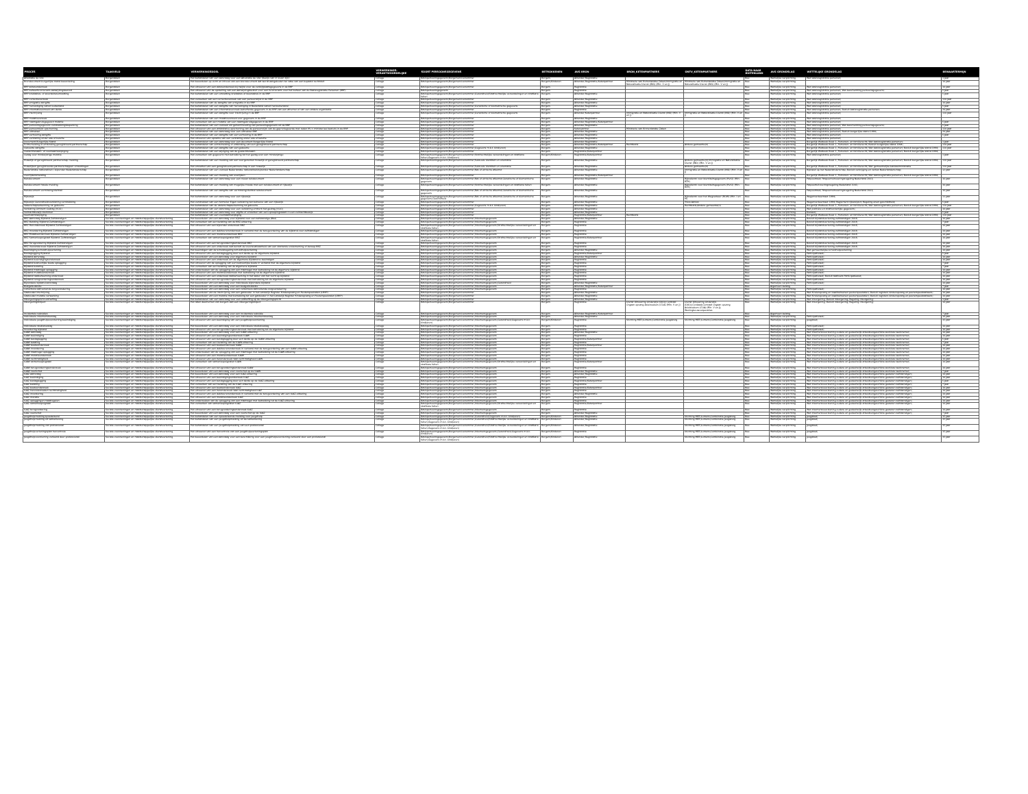| PROCES | TAAKVELD | VERWERKINGSDOEL | VERWERKINGS-VERANTWOORDELIJKE | SOORT PERSOONSGEGEVENS | BETROKKENEN | AVG BRON | BRON_KETENPARTNERS | ONTV_KETENPARTNERS | DATA NAAR BUITENLAND | AVG GRONDSLAG | WETTELIJKE GRONDSLAG | BEWAARTERMIJN |
| --- | --- | --- | --- | --- | --- | --- | --- | --- | --- | --- | --- | --- |
| Attestatie de vita | Burgerzaken | Het behandelen van een aanvraag voor een Attestatie de vita (Bewijs van in leven zijn) | College | Basispersoonsgegevens;Burgerservicenummer | Burgers | Afzender;Registratie | | | Nee | Wettelijke verplichting | Wet basisregistratie personen; | 1 Jaar |
| Brondocument burgerlijke stand beoordeling | Burgerzaken | Het beoordelen op vorm en inhoud van een brondocument dat wordt aangeboden ter zake van een bepaald rechtsfeit | College | Basispersoonsgegevens;Burgerservicenummer | Burgers;Kinderen | Afzender;Registratie;Ketenpartner | Ministerie van Buitenlandse Zaken;Immigratie en Naturalisatie Dienst (IND) (Min. V en J) | Ministerie van Buitenlandse Zaken;Immigratie en Naturalisatie Dienst (IND) (Min. V en J) | Nee | Wettelijke verplichting | | 10 Jaar |
| BRP adresonderzoek | Burgerzaken | Het uitvoeren van een adresonderzoek bij twijfel over de verblijfplaatsgegevens in de BRP | College | Basispersoonsgegevens;Burgerservicenummer | Burgers | Registratie | | | Nee | Wettelijke verplichting | Wet basisregistratie personen; | 10 Jaar |
| BRP beheerfunctionaris aanwijzingsbesluit | Burgerzaken | Het uitvoeren van de opstelling van een aanwijzingsbesluit voor een functionaris voor het beheer van de Basisregistratie Personen (BRP) | College | Basispersoonsgegevens | Burgers | Registratie | | | Nee | Wettelijke verplichting | Wet basisregistratie personen; Wet bescherming persoonsgegevens; | 5 Jaar |
| BRP briefadres- of woonadresomzetting | Burgerzaken | Het behandelen van een omzetting briefadres of woonadres in de BRP | College | Basispersoonsgegevens;Burgerservicenummer;Gezondheid;Strafrechtelijke veroordelingen en strafbare feiten | Burgers | Afzender;Registratie | | | Nee | Wettelijke verplichting | Wet basisregistratie personen; | 5 Jaar |
| BRP correctieverzoek | Burgerzaken | Het verwerken van een correctieverzoek van een persoonslijst in de BRP | College | Basispersoonsgegevens;Burgerservicenummer | Burgers | Afzender;Registratie | | | Nee | Wettelijke verplichting | Wet basisregistratie personen; | 110 Jaar |
| BRP emigratie aangifte | Burgerzaken | Het behandelen van de aangifte van emigratie in de BRP | College | Basispersoonsgegevens;Burgerservicenummer | Burgers | Afzender;Registratie | | | Nee | Wettelijke verplichting | Wet basisregistratie personen; | 10 Jaar |
| BRP hervestiging vanuit buitenland | Burgerzaken | Het behandelen van een aangifte van hervestiging in Nederland vanuit het buitenland | College | Basispersoonsgegevens;Burgerservicenummer;Genetische of biometrische gegevens | Burgers | Afzender;Registratie | | | Nee | Wettelijke verplichting | Wet basisregistratie personen; | 5 Jaar |
| BRP informatieverzoek van derde | Burgerzaken | Het behandelen van een informatieverzoek betreffende gegevens in de BRP van een afnemer of van een andere organisatie | College | Basispersoonsgegevens;Burgerservicenummer | Burgers | Registratie | | | Nee | Wettelijke verplichting | Wet basisregistratie personen; Besluit basisregistratie personen; | 20 Jaar |
| BRP inschrijving | Burgerzaken | Het behandelen van een aangifte voor inschrijving in de BRP | College | Basispersoonsgegevens;Burgerservicenummer;Genetische of biometrische gegevens | Burgers | Afzender;Ketenpartner | Immigratie en Naturalisatie Dienst (IND) (Min. V en J) | Immigratie en Naturalisatie Dienst (IND) (Min. V en J) | Nee | Wettelijke verplichting | Wet basisregistratie personen; | 110 Jaar |
| BRP mutatieverzoek | Burgerzaken | Het behandelen van een mutatieverzoek voor gegevens in de BRP | College | Basispersoonsgegevens;Burgerservicenummer | Burgers | Afzender;Registratie | | | Nee | Wettelijke verplichting | Wet basisregistratie personen; | |
| BRP naamgebruikgegeven mutatie | Burgerzaken | Het verwerken van een mutatie van een naamgebruikgegeven in de BRP | College | Basispersoonsgegevens;Burgerservicenummer | Burgers | Afzender;Registratie;Ketenpartner | | | Nee | Wettelijke verplichting | Wet basisregistratie personen; | 5 Jaar |
| BRP persoonsgegevens verstrekkingsbeperking | Burgerzaken | Het behandelen van een verzoek om geheimhouding van persoonsgegevens uit de BRP | College | Basispersoonsgegevens;Burgerservicenummer | Burgers | Afzender;Registratie | | | Nee | Wettelijke verplichting | Wet basisregistratie personen; Wet bescherming persoonsgegevens; | 5 Jaar |
| BRP persoonslijst opschorting | Burgerzaken | Het uitvoeren van een ambtshalve opschorting van de persoonslijst van de geprivilegieerde met reden M (= ministerieel besluit) in de BRP | College | Basispersoonsgegevens;Burgerservicenummer | Burgers | Ketenpartner | Ministerie van Binnenlandse Zaken | | Nee | Wettelijke verplichting | Wet basisregistratie personen; | 110 Jaar |
| BRP uittreksel | Burgerzaken | Het behandelen van een aanvraag voor een uittreksel BRP | College | Basispersoonsgegevens;Burgerservicenummer | Burgers | Afzender;Registratie | | | Nee | Wettelijke verplichting | Wet basisregistratie personen; Besluit burgerlijke stand 1994; | 20 Jaar |
| BRP verhuizing aangifte | Burgerzaken | Het behandelen van een aangifte van een verhuizing in de BRP | College | Basispersoonsgegevens;Burgerservicenummer | Burgers | Afzender;Registratie | | | Nee | Wettelijke verplichting | Wet basisregistratie personen; | 5 Jaar |
| BRP verklaring onder ede of belofte | Burgerzaken | Het uitvoeren van opname van een verklaring onder ede of belofte | College | Basispersoonsgegevens;Burgerservicenummer | Burgers | Afzender;Registratie | | | Nee | Wettelijke verplichting | Wet basisregistratie personen; | |
| Document Burgerlijke Stand | Burgerzaken | Het behandelen van een aanvraag voor een document Burgerlijke Stand | College | Basispersoonsgegevens;Burgerservicenummer | Burgers | Afzender;Registratie | | | Nee | Wettelijke verplichting | Burgerlijk Wetboek Boek 1, Personen- en familierecht; Wet basisregistratie personen; | 1 Jaar |
| Echtscheiding of ontbinding geregistreerd partnerschap | Burgerzaken | Het behandelen van echtscheiding of ontbinding van een geregistreerd partnerschap | College | Basispersoonsgegevens;Burgerservicenummer | Burgers | Afzender;Registratie;Ketenpartner | Rechtbank | Andere gemeente(n) | Nee | Wettelijke verplichting | Burgerlijk Wetboek Boek 1, Personen- en familierecht; Besluit burgerlijke stand 1994; | 110 Jaar |
| Geboorte aangifte | Burgerzaken | Het behandelen van een aangifte van een geboorte | College | Basispersoonsgegevens;Burgerservicenummer;Gegevens m.b.t. kind(eren) | Burgers | Afzender;Registratie | | | Nee | Wettelijke verplichting | Burgerlijk Wetboek Boek 1, Personen- en familierecht; Wet basisregistratie personen; Besluit burgerlijke stand 1994; | 110 Jaar |
| Geslachtsnaam- of voornaamswijziging | Burgerzaken | Het behandelen van een wijziging van de geslachtsnaam | College | Basispersoonsgegevens;Burgerservicenummer | Burgers | Registratie;Ketenpartner | | | Nee | Wettelijke verplichting | Burgerlijk Wetboek Boek 1, Personen- en familierecht; Wet basisregistratie personen; Besluit burgerlijke stand 1994; | |
| Gezag over minderjarige mutatie | Burgerzaken | Het verwerken van gegevens met betrekking tot het gezag over een minderjarige | College | Basispersoonsgegevens;Burgerservicenummer;Strafrechtelijke veroordelingen en strafbare feiten;Gegevens m.b.t. kind(eren) | Burgers;Kinderen | Registratie;Ketenpartner | | | Nee | Wettelijke verplichting | Wet basisregistratie personen; | 1 Jaar |
| Huwelijk of geregistreerd partnerschap melding | Burgerzaken | Het behandelen van een melding van een voorgenomen huwelijk of geregistreerd partnerschap | College | Basispersoonsgegevens;Burgerservicenummer;Seksuele identiteit en orientatie | Burgers | Afzender;Registratie | | Andere gemeente(n);Immigratie en Naturalisatie Dienst (IND) (Min. V en J) | Nee | Wettelijke verplichting | Burgerlijk Wetboek Boek 1, Personen- en familierecht; Wet basisregistratie personen; Besluit burgerlijke stand 1994; | 110 Jaar |
| Huwelijken geregistreerde partnerschappen omzettingen | Burgerzaken | Het omzetten van een geregistreerd partnerschap in een huwelijk | College | Basispersoonsgegevens;Burgerservicenummer;Seksuele identiteit en orientatie | Burgers | Afzender;Registratie | | Andere gemeente(n) | Nee | Wettelijke verplichting | Burgerlijk Wetboek Boek 1, Personen- en familierecht; Wet gemeentelijke basisadministratie | 110 Jaar |
| Nederlandse nationaliteit / bijzonder Nederlanderschap | Burgerzaken | Het behandelen van een verzoek Nederlandse nationaliteit/bijzonder Nederlanderschap | College | Basispersoonsgegevens;Burgerservicenummer;Ras of etnische afkomst | Burgers | Afzender;Registratie | | Immigratie en Naturalisatie Dienst (IND) (Min. V en J) | Nee | Wettelijke verplichting | Rijkswet op het Nederlanderschap; Besluit verkrijging en verlies Nederlanderschap; | 12 Jaar |
| Overlijdensmelding | Burgerzaken | Het behandelen van een melding van overlijden | College | Basispersoonsgegevens;Burgerservicenummer | Burgers | Afzender;Registratie;Ketenpartner | | | Nee | Wettelijke verplichting | Burgerlijk Wetboek Boek 1, Personen- en familierecht; Wet basisregistratie personen; Besluit burgerlijke stand 1994; | |
| Reisdocument | Burgerzaken | Het behandelen van een aanvraag voor een nieuw reisdocument | College | Basispersoonsgegevens;Burgerservicenummer;Ras of etnische afkomst;Genetische of biometrische gegevens | Burgers | Afzender;Registratie | | Rijksdienst voor Identiteitsgegevens (RvIG) (Min. BZK) | Nee | Wettelijke verplichting | Paspoortwet; Paspoortuitvoeringsregeling Nederland 2001; | 16 Jaar |
| Reisdocument fraude melding | Burgerzaken | Het behandelen van een melding van mogelijke fraude met een reisdocument of rijbewijs | College | Basispersoonsgegevens;Burgerservicenummer;Strafrechtelijke veroordelingen en strafbare feiten | Burgers | Afzender;Registratie | | Rijksdienst voor Identiteitsgegevens (RvIG) (Min. BZK) | Nee | Wettelijke verplichting | Paspoortuitvoeringsregeling Nederland 2001; | 16 Jaar |
| Reisdocument vermissing/diefstal | Burgerzaken | Het behandelen van een aangifte van vermissing/diefstal reisdocument | College | Basispersoonsgegevens;Burgerservicenummer;Ras of etnische afkomst;Genetische of biometrische gegevens | Burgers | Afzender;Registratie | | | Nee | Wettelijke verplichting | Paspoortwet; Paspoortuitvoeringsregeling Nederland 2001; | 16 Jaar |
| Rijbewijs | Burgerzaken | Het behandelen van een aanvraag voor een rijbewijs | College | Basispersoonsgegevens;Burgerservicenummer;Ras of etnische afkomst;Genetische of biometrische gegevens;Gezondheid | Burgers | Afzender;Registratie | | Rijksdienst voor het Wegverkeer (RDW) (Min. I en M) | Nee | Wettelijke verplichting | Wegenverkeerswet 1994; | 11 Jaar |
| Rijbewijs Gezondheidsverklaring verstrekking | Burgerzaken | Het verstrekken van een formulier Eigen verklaring ten behoeve van een rijbewijs | College | Basispersoonsgegevens;Burgerservicenummer | Burgers | Afzender;Registratie | | Trêve Advies | Nee | Wettelijke verplichting | Wegenverkeerswet 1994; Reglement rijbewijzen; Regeling eisen geschiktheid; | 5 Jaar |
| Vaderschapserkenning na geboorte | Burgerzaken | Het behandelen van de vaderschapserkenning na geboorte | College | Basispersoonsgegevens;Burgerservicenummer;Gegevens m.b.t. kind(eren) | Burgers | Afzender;Registratie | | Rechtbank;Andere gemeente(n) | Nee | Wettelijke verplichting | Burgerlijk Wetboek Boek 1, Personen- en familierecht; Wet basisregistratie personen; Besluit burgerlijke stand 1994; | 110 Jaar |
| Verklaring Omtrent Gedrag (VOG) | Burgerzaken | Het behandelen van een aanvraag voor een verklaring omtrent het gedrag (VOG) | College | Basispersoonsgegevens;Burgerservicenummer | Burgers | Afzender;Registratie | | | Nee | Wettelijke verplichting | Wet justitiële en strafvorderlijke gegevens; | 10 Jaar |
| Volmachtbewijs stemmen | Burgerzaken | Het behandelen van een aanvraag voor afgifte of omzetten van een oproepingskaart in een volmachtbewijs | College | Basispersoonsgegevens;Burgerservicenummer | Burgers | Afzender;Registratie | | | Nee | Wettelijke verplichting | Kieswet; | 5 Jaar |
| Voornaamswijziging | Burgerzaken | Het behandelen van een voornaamswijziging | College | Basispersoonsgegevens;Burgerservicenummer | Burgers | Registratie;Ketenpartner | Rechtbank | | Nee | Wettelijke verplichting | Burgerlijk Wetboek Boek 1, Personen- en familierecht; Wet basisregistratie personen; Besluit burgerlijke stand 1994; | 110 Jaar |
| BBZ Aanvraag Bijstand Zelfstandigen | Sociale voorzieningen en maatschappelijke dienstverlening | Het beoordelen van een aanvraag voor bijstand voor een zelfstandige (Bbz) | College | Basispersoonsgegevens;Burgerservicenummer;Inkomensgegevens | Burgers | Afzender;Registratie | | | Nee | Wettelijke verplichting | Besluit bijstandverlening zelfstandigen 2004; | 10 Jaar |
| BBZ Betaling Bijstand Zelfstandigen | Sociale voorzieningen en maatschappelijke dienstverlening | Het verwerken van een betaling van de BBZ-uitkering | College | Basispersoonsgegevens;Burgerservicenummer;Inkomensgegevens | Burgers | Registratie | | | Nee | Wettelijke verplichting | Besluit bijstandverlening zelfstandigen 2004; | 7 Jaar |
| BBZ Heronderzoek Bijstand Zelfstandigen | Sociale voorzieningen en maatschappelijke dienstverlening | Het uitvoeren van een bijzonder onderzoek BBZ | College | Basispersoonsgegevens;Burgerservicenummer;Inkomensgegevens;Strafrechtelijke veroordelingen en strafbare feiten | Burgers | Registratie | | | Nee | Wettelijke verplichting | Besluit bijstandverlening zelfstandigen 2004; | 10 Jaar |
| BBZ Invordering Bijstand Zelfstandigen | Sociale voorzieningen en maatschappelijke dienstverlening | Het uitvoeren van een debiteurenonderzoek in verband met de terugvordering van de bijstand voor zelfstandigen | College | Basispersoonsgegevens;Burgerservicenummer;Inkomensgegevens | Burgers | Registratie | | | Nee | Wettelijke verplichting | Besluit bijstandverlening zelfstandigen 2004; | 10 Jaar |
| BBZ Mutatieonderzoek Bijstand Zelfstandigen | Sociale voorzieningen en maatschappelijke dienstverlening | Het uitvoeren van een mutatieonderzoek BBZ | College | Basispersoonsgegevens;Burgerservicenummer;Inkomensgegevens | Burgers | Registratie | | | Nee | Wettelijke verplichting | Besluit bijstandverlening zelfstandigen 2004; | 10 Jaar |
| BBZ Samenloopsignaal Bijstand Zelfstandigen | Sociale voorzieningen en maatschappelijke dienstverlening | Het verwerken van samenloopsignalen BBZ | College | Basispersoonsgegevens;Burgerservicenummer;Inkomensgegevens;Strafrechtelijke veroordelingen en strafbare feiten | Burgers | Registratie;Ketenpartner | | | Nee | Wettelijke verplichting | Besluit bijstandverlening zelfstandigen 2004; | 10 Jaar |
| BBZ Terugvordering Bijstand Zelfstandigen | Sociale voorzieningen en maatschappelijke dienstverlening | Het uitvoeren van een terugvorderingsonderzoek BBZ | College | Basispersoonsgegevens;Burgerservicenummer;Inkomensgegevens | Burgers | Registratie | | | Nee | Wettelijke verplichting | Besluit bijstandverlening zelfstandigen 2004; | 10 Jaar |
| BBZ Vooronderzoek Bijstand Zelfstandigen | Sociale voorzieningen en maatschappelijke dienstverlening | Het uitvoeren van een onderzoek wat betreft de levensvatbaarheid van een startende onderneming of beroep BBZ | College | Basispersoonsgegevens;Burgerservicenummer;Inkomensgegevens | Burgers | Registratie | | | Nee | Wettelijke verplichting | Besluit bijstandverlening zelfstandigen 2004; | 10 Jaar |
| Beëindiging schuldhulpverlening | Sociale voorzieningen en maatschappelijke dienstverlening | Het beëindigen van de schuldregeling schuldhulpverlening | College | Basispersoonsgegevens;Burgerservicenummer;Inkomensgegevens | Burgers | Afzender;Registratie | | | Nee | Wettelijke verplichting | Wet gemeentelijke schuldhulpverlening; | 10 Jaar |
| Beslaglegging Bijstand | Sociale voorzieningen en maatschappelijke dienstverlening | Het uitvoeren van een beslaglegging door een derde op de algemene bijstand | College | Basispersoonsgegevens;Burgerservicenummer;Inkomensgegevens | Burgers | Registratie;Ketenpartner | | | Nee | Wettelijke verplichting | Participatiewet; | 5 Jaar |
| Bijstand aanvraag | Sociale voorzieningen en maatschappelijke dienstverlening | Het beoordelen van een aanvraag voor algemene bijstand | College | Basispersoonsgegevens;Burgerservicenummer;Inkomensgegevens | Burgers | Afzender;Registratie | | | Nee | Wettelijke verplichting | Participatiewet; | 10 Jaar |
| Bijstand beëindigingsonderzoek | Sociale voorzieningen en maatschappelijke dienstverlening | Het uitvoeren van een onderzoek om de algemene bijstand te beëindigen | College | Basispersoonsgegevens;Burgerservicenummer;Inkomensgegevens | Burgers | Registratie | | | Nee | Wettelijke verplichting | Participatiewet; | 10 Jaar |
| Bijstand bestuurlijke boete oplegging | Sociale voorzieningen en maatschappelijke dienstverlening | Het uitvoeren van de oplegging van een bestuurlijke boete in verband met de algemene bijstand | College | Basispersoonsgegevens;Burgerservicenummer;Inkomensgegevens | Burgers | Registratie | | | Nee | Wettelijke verplichting | Participatiewet; | 7 Jaar |
| Bijstand betaling | Sociale voorzieningen en maatschappelijke dienstverlening | Het verwerken van een betaling van de algemene bijstand | College | Basispersoonsgegevens;Burgerservicenummer;Inkomensgegevens | Burgers | Registratie | | | Nee | Wettelijke verplichting | Participatiewet; | 7 Jaar |
| Bijstand maatregel oplegging | Sociale voorzieningen en maatschappelijke dienstverlening | Het onderzoeken van de oplegging van een maatregel met betrekking tot de algemene bijstand | College | Basispersoonsgegevens;Burgerservicenummer;Inkomensgegevens | Burgers | Registratie | | | Nee | Wettelijke verplichting | Participatiewet; | 10 Jaar |
| Bijstand mutatieonderzoek | Sociale voorzieningen en maatschappelijke dienstverlening | Het uitvoeren van een mutatieonderzoek met betrekking tot de algemene bijstand | College | Basispersoonsgegevens;Burgerservicenummer;Inkomensgegevens | Burgers | Registratie | | | Nee | Wettelijke verplichting | Participatiewet; | 10 Jaar |
| Bijstand taalbeheersing onderzoek | Sociale voorzieningen en maatschappelijke dienstverlening | Het uitvoeren van een onderzoek taalbeheersing in het kader van het recht op bijstand | College | Basispersoonsgegevens;Burgerservicenummer;Inkomensgegevens | Burgers | Registratie | | | Nee | Wettelijke verplichting | Participatiewet; Besluit taaltoets Participatiewet; | 10 Jaar |
| Bijstand terugvorderingsonderzoek | Sociale voorzieningen en maatschappelijke dienstverlening | Het uitvoeren van een terugvorderingsonderzoek met betrekking tot de algemene bijstand | College | Basispersoonsgegevens;Burgerservicenummer;Inkomensgegevens | Burgers | Registratie | | | Nee | Wettelijke verplichting | Participatiewet; | 10 Jaar |
| Bijzondere bijstand aanvraag | Sociale voorzieningen en maatschappelijke dienstverlening | Het beoordelen van een aanvraag voor individuele bijzondere bijstand | College | Basispersoonsgegevens;Burgerservicenummer;Inkomensgegevens;Gezondheid | Burgers | Afzender;Registratie | | | Nee | Wettelijke verplichting | Participatiewet; | 10 Jaar |
| Budgetsubsidie | Sociale voorzieningen en maatschappelijke dienstverlening | Het beoordelen van een aanvraag voor een budgetsubsidie | College | Basispersoonsgegevens;Burgerservicenummer;Inkomensgegevens | Burgers | Afzender;Registratie;Ketenpartner | | | Nee | Algemeen belang | | 7 Jaar |
| Collectieve aanvullende zorgverzekering | Sociale voorzieningen en maatschappelijke dienstverlening | Het beoordelen van een aanvraag voor een collectieve aanvullende zorgverzekering | College | Basispersoonsgegevens;Burgerservicenummer;Inkomensgegevens | Burgers | Registratie | | | Nee | Wettelijke verplichting | Participatiewet; | 10 Jaar |
| Gastouder inschrijving | Sociale voorzieningen en maatschappelijke dienstverlening | Het beoordelen van de inschrijving van een gastouder in het Landelijk Register Kinderopvang en Peuterspeelzalen (LRKP) | College | Basispersoonsgegevens;Burgerservicenummer | Burgers | Afzender;Registratie | | | Nee | Wettelijke verplichting | Wet Kinderopvang en kwaliteitseisen peuterspeelzalen; Besluit registers kinderopvang en peuterspeelzaalwerk; | 10 Jaar |
| Gastouder mutatie verwerking | Sociale voorzieningen en maatschappelijke dienstverlening | Het beoordelen van een mutatie met betrekking tot een gastouder in het Landelijk Register Kinderopvang en Peuterspeelzalen (LRKP) | College | Basispersoonsgegevens;Burgerservicenummer | Burgers | Afzender;Registratie | | | Nee | Wettelijke verplichting | Wet Kinderopvang en kwaliteitseisen peuterspeelzalen; Besluit registers kinderopvang en peuterspeelzaalwerk; | 10 Jaar |
| Inburgeringsplicht ontheffing | Sociale voorzieningen en maatschappelijke dienstverlening | Het behandelen van een aanvraag voor een ontheffing op de inburgeringsplicht | College | Basispersoonsgegevens;Burgerservicenummer | Burgers | Afzender;Registratie | | | Nee | Wettelijke verplichting | Wet inburgering; Besluit inburgering; Regeling inburgering; | 1 Jaar |
| Inburgeringstraject | Sociale voorzieningen en maatschappelijke dienstverlening | Het laten deelnemen van burgers aan een inburgeringstraject | College | Basispersoonsgegevens;Burgerservicenummer | Burgers | Registratie | Dienst Uitvoering Onderwijs (DUO);Centraal Orgaan opvang Asielzoekers (COA) (Min. V en J) | Dienst Uitvoering Onderwijs (DUO);Cordaad;Centraal Orgaan opvang Asielzoekers (COA) (Min. V en J); Woningbouwcoöperaties | Nee | Wettelijke verplichting | Wet inburgering; Besluit inburgering; Regeling inburgering; | 10 Jaar |
| Incidentele subsidies | Sociale voorzieningen en maatschappelijke dienstverlening | Het beoordelen van een aanvraag voor een incidentele subsidie | College | Basispersoonsgegevens;Burgerservicenummer;Inkomensgegevens | Burgers | Afzender;Registratie;Ketenpartner | | | Nee | Algemeen belang | | 7 Jaar |
| Individuele inkomenstoeslag | Sociale voorzieningen en maatschappelijke dienstverlening | Het beoordelen van een aanvraag voor een individuele inkomenstoeslag | College | Basispersoonsgegevens;Burgerservicenummer;Inkomensgegevens | Burgers | Afzender;Registratie | | | Nee | Wettelijke verplichting | Participatiewet; | 10 Jaar |
| Individuele jeugdhulpvoorziening beëindiging | Sociale voorzieningen en maatschappelijke dienstverlening | Het uitvoeren van een beëindiging van een jeugdhulpvoorziening | College | Basispersoonsgegevens;Burgerservicenummer;Inkomensgegevens;Gezondheid;Gegevens m.b.t. kind(eren) | Burgers;Kinderen | Registratie | Stichting MEE;Lumens;Combinatie Jeugdzorg | Stichting MEE;Lumens;Combinatie Jeugdzorg | Nee | Wettelijke verplichting | Jeugdwet; | 15 Jaar |
| Individuele studietoeslag | Sociale voorzieningen en maatschappelijke dienstverlening | Het beoordelen van een aanvraag voor een individuele studietoeslag | College | Basispersoonsgegevens;Burgerservicenummer;Inkomensgegevens | Burgers | Registratie | | | Nee | Wettelijke verplichting | Participatiewet; | 10 Jaar |
| Invordering bijstand | Sociale voorzieningen en maatschappelijke dienstverlening | Het uitvoeren van een terugvorderingsonderzoek met betrekking tot de algemene bijstand | College | Basispersoonsgegevens;Burgerservicenummer;Inkomensgegevens | Burgers | Registratie | | | Nee | Wettelijke verplichting | Participatiewet; | 10 Jaar |
| IOAW aanvraag | Sociale voorzieningen en maatschappelijke dienstverlening | Het beoordelen van een aanvraag voor een IOAW-uitkering | College | Basispersoonsgegevens;Burgerservicenummer;Inkomensgegevens | Burgers | Afzender;Registratie | | | Nee | Wettelijke verplichting | Wet inkomensvoorziening oudere en gedeeltelijk arbeidsongeschikte werkloze werknemer; | 10 Jaar |
| IOAW beëindiging | Sociale voorzieningen en maatschappelijke dienstverlening | Het uitvoeren van een beëindigingsonderzoek IOAW | College | Basispersoonsgegevens;Burgerservicenummer;Inkomensgegevens | Burgers | Registratie | | | Nee | Wettelijke verplichting | Wet inkomensvoorziening oudere en gedeeltelijk arbeidsongeschikte werkloze werknemer; | 10 Jaar |
| IOAW beslaglegging | Sociale voorzieningen en maatschappelijke dienstverlening | Het uitvoeren van een beslaglegging door een derde op de IOAW-uitkering | College | Basispersoonsgegevens;Burgerservicenummer;Inkomensgegevens | Burgers | Registratie;Ketenpartner | | | Nee | Wettelijke verplichting | Wet inkomensvoorziening oudere en gedeeltelijk arbeidsongeschikte werkloze werknemer; | 5 Jaar |
| IOAW betaling | Sociale voorzieningen en maatschappelijke dienstverlening | Het verwerken van een betaling van de IOAW-uitkering | College | Basispersoonsgegevens;Burgerservicenummer;Inkomensgegevens | Burgers | Registratie | | | Nee | Wettelijke verplichting | Wet inkomensvoorziening oudere en gedeeltelijk arbeidsongeschikte werkloze werknemer; | 7 Jaar |
| IOAW boeteonderzoek | Sociale voorzieningen en maatschappelijke dienstverlening | Het uitvoeren van een boeteonderzoek IOAW | College | Basispersoonsgegevens;Burgerservicenummer;Inkomensgegevens | Burgers | Registratie;Ketenpartner | | | Nee | Wettelijke verplichting | Wet inkomensvoorziening oudere en gedeeltelijk arbeidsongeschikte werkloze werknemer; | 10 Jaar |
| IOAW invordering | Sociale voorzieningen en maatschappelijke dienstverlening | Het uitvoeren van een debiteurenonderzoek in verband met de terugvordering van een IOAW-uitkering | College | Basispersoonsgegevens;Burgerservicenummer;Inkomensgegevens | Burgers | Registratie | | | Nee | Wettelijke verplichting | Wet inkomensvoorziening oudere en gedeeltelijk arbeidsongeschikte werkloze werknemer; | 10 Jaar |
| IOAW maatregel oplegging | Sociale voorzieningen en maatschappelijke dienstverlening | Het onderzoeken van de oplegging van een maatregel met betrekking tot de IOAW-uitkering | College | Basispersoonsgegevens;Burgerservicenummer;Inkomensgegevens | Burgers | Registratie | | | Nee | Wettelijke verplichting | Wet inkomensvoorziening oudere en gedeeltelijk arbeidsongeschikte werkloze werknemer; | 10 Jaar |
| IOAW mutatieonderzoek | Sociale voorzieningen en maatschappelijke dienstverlening | Het uitvoeren van een mutatieonderzoek IOAW | College | Basispersoonsgegevens;Burgerservicenummer;Inkomensgegevens | Burgers | Registratie | | | Nee | Wettelijke verplichting | Wet inkomensvoorziening oudere en gedeeltelijk arbeidsongeschikte werkloze werknemer; | 10 Jaar |
| IOAW rechtmatigheid | Sociale voorzieningen en maatschappelijke dienstverlening | Het uitvoeren van een heronderzoek naar rechtmatigheid IOAW | College | Basispersoonsgegevens;Burgerservicenummer;Inkomensgegevens | Burgers | Registratie | | | Nee | Wettelijke verplichting | Wet inkomensvoorziening oudere en gedeeltelijk arbeidsongeschikte werkloze werknemer; | 10 Jaar |
| IOAW samenloopsignaal | Sociale voorzieningen en maatschappelijke dienstverlening | Het verwerken van samenloopsignalen IOAW | College | Basispersoonsgegevens;Burgerservicenummer;Inkomensgegevens;Strafrechtelijke veroordelingen en strafbare feiten | Burgers | Registratie;Ketenpartner | | | Nee | Wettelijke verplichting | Wet inkomensvoorziening oudere en gedeeltelijk arbeidsongeschikte werkloze werknemer; | 10 Jaar |
| IOAW terugvorderingsonderzoek | Sociale voorzieningen en maatschappelijke dienstverlening | Het uitvoeren van een terugvorderingsonderzoek IOAW | College | Basispersoonsgegevens;Burgerservicenummer;Inkomensgegevens | Burgers | Registratie | | | Nee | Wettelijke verplichting | Wet inkomensvoorziening oudere en gedeeltelijk arbeidsongeschikte werkloze werknemer; | 10 Jaar |
| IOAW voorschot | Sociale voorzieningen en maatschappelijke dienstverlening | Het beoordelen van een aanvraag voor voorschot op de IOAW | College | Basispersoonsgegevens;Burgerservicenummer;Inkomensgegevens | Burgers | Afzender;Registratie | | | Nee | Wettelijke verplichting | Wet inkomensvoorziening oudere en gedeeltelijk arbeidsongeschikte werkloze werknemer; | 7 Jaar |
| IOAZ aanvraag | Sociale voorzieningen en maatschappelijke dienstverlening | Het beoordelen van een aanvraag voor een IOAZ-uitkering | College | Basispersoonsgegevens;Burgerservicenummer;Inkomensgegevens | Burgers | Afzender;Registratie | | | Nee | Wettelijke verplichting | Wet inkomensvoorziening oudere en gedeeltelijk arbeidsongeschikte gewezen zelfstandigen; | 10 Jaar |
| IOAZ beëindiging | Sociale voorzieningen en maatschappelijke dienstverlening | Het uitvoeren van een beëindigingsonderzoek IOAZ | College | Basispersoonsgegevens;Burgerservicenummer;Inkomensgegevens | Burgers | Registratie | | | Nee | Wettelijke verplichting | Wet inkomensvoorziening oudere en gedeeltelijk arbeidsongeschikte gewezen zelfstandigen; | 10 Jaar |
| IOAZ beslaglegging | Sociale voorzieningen en maatschappelijke dienstverlening | Het uitvoeren van een beslaglegging door een derde op de IOAZ-uitkering | College | Basispersoonsgegevens;Burgerservicenummer;Inkomensgegevens | Burgers | Registratie;Ketenpartner | | | Nee | Wettelijke verplichting | Wet inkomensvoorziening oudere en gedeeltelijk arbeidsongeschikte gewezen zelfstandigen; | 5 Jaar |
| IOAZ betaling | Sociale voorzieningen en maatschappelijke dienstverlening | Het verwerken van een betaling van de IOAZ-uitkering | College | Basispersoonsgegevens;Burgerservicenummer;Inkomensgegevens | Burgers | Registratie | | | Nee | Wettelijke verplichting | Wet inkomensvoorziening oudere en gedeeltelijk arbeidsongeschikte gewezen zelfstandigen; | 7 Jaar |
| IOAZ boeteonderzoek | Sociale voorzieningen en maatschappelijke dienstverlening | Het uitvoeren van een boeteonderzoek IOAZ | College | Basispersoonsgegevens;Burgerservicenummer;Inkomensgegevens | Burgers | Registratie;Ketenpartner | | | Nee | Wettelijke verplichting | Wet inkomensvoorziening oudere en gedeeltelijk arbeidsongeschikte gewezen zelfstandigen; | 10 Jaar |
| IOAZ heronderzoeken rechtmatigheid | Sociale voorzieningen en maatschappelijke dienstverlening | Het uitvoeren van een heronderzoek naar rechtmatigheid IOAZ | College | Basispersoonsgegevens;Burgerservicenummer;Inkomensgegevens | Burgers | Registratie | | | Nee | Wettelijke verplichting | Wet inkomensvoorziening oudere en gedeeltelijk arbeidsongeschikte gewezen zelfstandigen; | 10 Jaar |
| IOAZ invordering | Sociale voorzieningen en maatschappelijke dienstverlening | Het uitvoeren van een debiteurenonderzoek in verband met de terugvordering van een IOAZ-uitkering | College | Basispersoonsgegevens;Burgerservicenummer;Inkomensgegevens | Burgers | Afzender;Registratie | | | Nee | Wettelijke verplichting | Wet inkomensvoorziening oudere en gedeeltelijk arbeidsongeschikte gewezen zelfstandigen; | 10 Jaar |
| IOAZ mutatie | Sociale voorzieningen en maatschappelijke dienstverlening | Het uitvoeren van een mutatieonderzoek IOAZ | College | Basispersoonsgegevens;Burgerservicenummer;Inkomensgegevens | Burgers | Registratie | | | Nee | Wettelijke verplichting | Wet inkomensvoorziening oudere en gedeeltelijk arbeidsongeschikte gewezen zelfstandigen; | 10 Jaar |
| IOAZ opleggingen maatregelen | Sociale voorzieningen en maatschappelijke dienstverlening | Het onderzoeken van de oplegging van een maatregel met betrekking tot de IOAZ-uitkering | College | Basispersoonsgegevens;Burgerservicenummer;Inkomensgegevens | Burgers | Registratie | | | Nee | Wettelijke verplichting | Wet inkomensvoorziening oudere en gedeeltelijk arbeidsongeschikte gewezen zelfstandigen; | 10 Jaar |
| IOAZ samenloopsignaal | Sociale voorzieningen en maatschappelijke dienstverlening | Het verwerken van samenloopsignalen IOAZ | College | Basispersoonsgegevens;Burgerservicenummer;Inkomensgegevens;Strafrechtelijke veroordelingen en strafbare feiten | Burgers | Registratie;Ketenpartner | | | Nee | Wettelijke verplichting | Wet inkomensvoorziening oudere en gedeeltelijk arbeidsongeschikte gewezen zelfstandigen; | 10 Jaar |
| IOAZ terugvordering | Sociale voorzieningen en maatschappelijke dienstverlening | Het uitvoeren van een terugvorderingsonderzoek IOAZ | College | Basispersoonsgegevens;Burgerservicenummer;Inkomensgegevens | Burgers | Registratie | | | Nee | Wettelijke verplichting | Wet inkomensvoorziening oudere en gedeeltelijk arbeidsongeschikte gewezen zelfstandigen; | 10 Jaar |
| IOAZ voorschot | Sociale voorzieningen en maatschappelijke dienstverlening | Het beoordelen van een aanvraag voor een voorschot op de IOAZ | College | Basispersoonsgegevens;Burgerservicenummer;Inkomensgegevens | Burgers | Afzender;Registratie | | | Nee | Wettelijke verplichting | Wet inkomensvoorziening oudere en gedeeltelijk arbeidsongeschikte gewezen zelfstandigen; | 7 Jaar |
| Jeugdhulpmelding spoedeisend | Sociale voorzieningen en maatschappelijke dienstverlening | Het behandelen van een spoedeisende melding voor jeugdhulp | College | Basispersoonsgegevens;Burgerservicenummer;Gezondheid;Gegevens m.b.t. kind(eren) | Burgers;Kinderen | Afzender;Registratie | | Stichting MEE;Lumens;Combinatie Jeugdzorg | Nee | Wettelijke verplichting | Jeugdwet; | 15 Jaar |
| Jeugdhulpmelding uit samenleving | Sociale voorzieningen en maatschappelijke dienstverlening | Het behandelen van een jeugdhulpmelding uit de samenleving | College | Basispersoonsgegevens;Burgerservicenummer;Gezondheid;Strafrechtelijke veroordelingen en strafbare feiten;Gegevens m.b.t. kind(eren) | Burgers;Kinderen | Afzender;Registratie | | Stichting MEE;Lumens;Combinatie Jeugdzorg | Nee | Wettelijke verplichting | Jeugdwet; | 15 Jaar |
| Jeugdhulpmelding van professional | Sociale voorzieningen en maatschappelijke dienstverlening | Het behandelen van een jeugdhulpmelding van een professional | College | Basispersoonsgegevens;Burgerservicenummer;Gezondheid;Strafrechtelijke veroordelingen en strafbare feiten;Gegevens m.b.t. kind(eren) | Burgers;Kinderen | Afzender;Registratie | | Stichting MEE;Lumens;Combinatie Jeugdzorg | Nee | Wettelijke verplichting | Jeugdwet; | 15 Jaar |
| Jeugdhulpverleningsplan hercontrole | Sociale voorzieningen en maatschappelijke dienstverlening | Het uitvoeren van een hercontrole van een jeugdhulpverleningsplan | College | Basispersoonsgegevens;Burgerservicenummer;Inkomensgegevens;Gezondheid;Gegevens m.b.t. kind(eren) | Burgers;Kinderen | Registratie | | Stichting MEE;Lumens;Combinatie Jeugdzorg | Nee | Wettelijke verplichting | Jeugdwet; | 15 Jaar |
| Jeugdhulpvoorziening verleend door professional | Sociale voorzieningen en maatschappelijke dienstverlening | Het beoordelen van een aanvraag voor een beschikking voor een jeugdhulpvoorziening verleend door een professional | College | Basispersoonsgegevens;Burgerservicenummer;Gezondheid;Strafrechtelijke veroordelingen en strafbare feiten;Gegevens m.b.t. kind(eren) | Burgers;Kinderen | Afzender;Registratie | | Stichting MEE;Lumens;Combinatie Jeugdzorg | Nee | Wettelijke verplichting | Jeugdwet; | 15 Jaar |